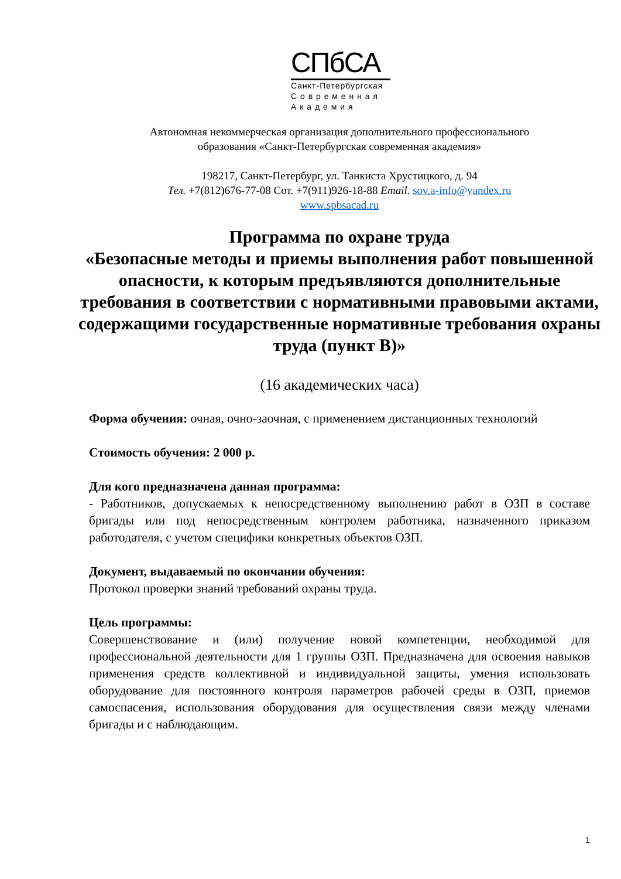СПбСА
Санкт-Петербургская
С о в р е м е н н а я
А к а д е м и я
Автономная некоммерческая организация дополнительного профессионального
образования «Санкт-Петербургская современная академия»
198217, Санкт-Петербург, ул. Танкиста Хрустицкого, д. 94
Тел. +7(812)676-77-08 Сот. +7(911)926-18-88 Email. sov.a-info@yandex.ru
www.spbsacad.ru
Программа по охране труда
«Безопасные методы и приемы выполнения работ повышенной опасности, к которым предъявляются дополнительные требования в соответствии с нормативными правовыми актами, содержащими государственные нормативные требования охраны труда (пункт В)»
(16 академических часа)
Форма обучения: очная, очно-заочная, с применением дистанционных технологий
Стоимость обучения: 2 000 р.
Для кого предназначена данная программа:
- Работников, допускаемых к непосредственному выполнению работ в ОЗП в составе бригады или под непосредственным контролем работника, назначенного приказом работодателя, с учетом специфики конкретных объектов ОЗП.
Документ, выдаваемый по окончании обучения:
Протокол проверки знаний требований охраны труда.
Цель программы:
Совершенствование и (или) получение новой компетенции, необходимой для профессиональной деятельности для 1 группы ОЗП. Предназначена для освоения навыков применения средств коллективной и индивидуальной защиты, умения использовать оборудование для постоянного контроля параметров рабочей среды в ОЗП, приемов самоспасения, использования оборудования для осуществления связи между членами бригады и с наблюдающим.
1